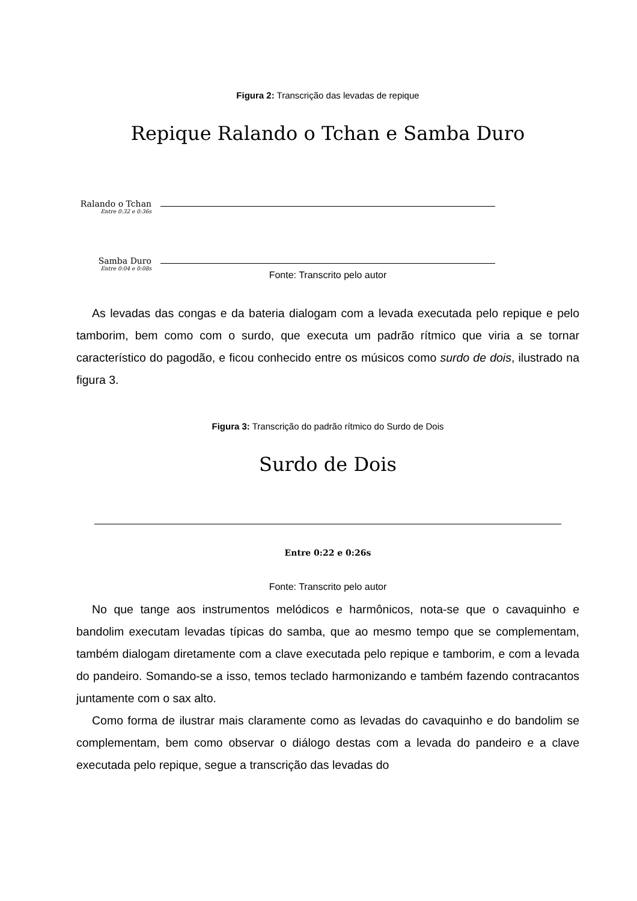Figura 2: Transcrição das levadas de repique
Repique Ralando o Tchan e Samba Duro
Ralando o Tchan
Entre 0:32 e 0:36s
Samba Duro
Entre 0:04 e 0:08s
Fonte: Transcrito pelo autor
As levadas das congas e da bateria dialogam com a levada executada pelo repique e pelo tamborim, bem como com o surdo, que executa um padrão rítmico que viria a se tornar característico do pagodão, e ficou conhecido entre os músicos como surdo de dois, ilustrado na figura 3.
Figura 3: Transcrição do padrão rítmico do Surdo de Dois
Surdo de Dois
Entre 0:22 e 0:26s
Fonte: Transcrito pelo autor
No que tange aos instrumentos melódicos e harmônicos, nota-se que o cavaquinho e bandolim executam levadas típicas do samba, que ao mesmo tempo que se complementam, também dialogam diretamente com a clave executada pelo repique e tamborim, e com a levada do pandeiro. Somando-se a isso, temos teclado harmonizando e também fazendo contracantos juntamente com o sax alto.
Como forma de ilustrar mais claramente como as levadas do cavaquinho e do bandolim se complementam, bem como observar o diálogo destas com a levada do pandeiro e a clave executada pelo repique, segue a transcrição das levadas do